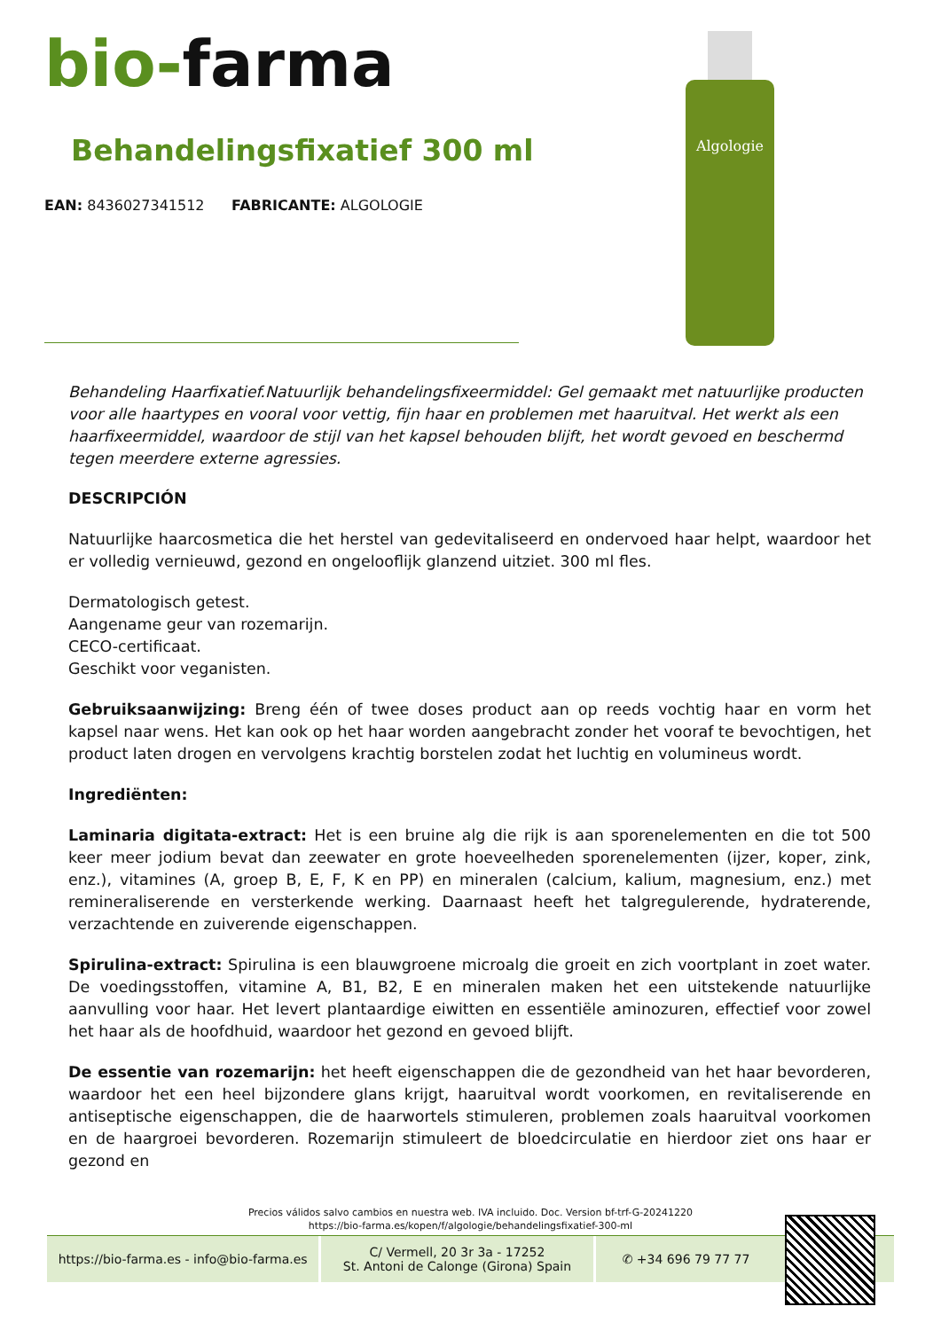bio-farma
Behandelingsfixatief 300 ml
EAN: 8436027341512 FABRICANTE: ALGOLOGIE
Algologie
Behandeling Haarfixatief.Natuurlijk behandelingsfixeermiddel: Gel gemaakt met natuurlijke producten voor alle haartypes en vooral voor vettig, fijn haar en problemen met haaruitval. Het werkt als een haarfixeermiddel, waardoor de stijl van het kapsel behouden blijft, het wordt gevoed en beschermd tegen meerdere externe agressies.
DESCRIPCIÓN
Natuurlijke haarcosmetica die het herstel van gedevitaliseerd en ondervoed haar helpt, waardoor het er volledig vernieuwd, gezond en ongelooflijk glanzend uitziet. 300 ml fles.
Dermatologisch getest.
Aangename geur van rozemarijn.
CECO-certificaat.
Geschikt voor veganisten.
Gebruiksaanwijzing: Breng één of twee doses product aan op reeds vochtig haar en vorm het kapsel naar wens. Het kan ook op het haar worden aangebracht zonder het vooraf te bevochtigen, het product laten drogen en vervolgens krachtig borstelen zodat het luchtig en volumineus wordt.
Ingrediënten:
Laminaria digitata-extract: Het is een bruine alg die rijk is aan sporenelementen en die tot 500 keer meer jodium bevat dan zeewater en grote hoeveelheden sporenelementen (ijzer, koper, zink, enz.), vitamines (A, groep B, E, F, K en PP) en mineralen (calcium, kalium, magnesium, enz.) met remineraliserende en versterkende werking. Daarnaast heeft het talgregulerende, hydraterende, verzachtende en zuiverende eigenschappen.
Spirulina-extract: Spirulina is een blauwgroene microalg die groeit en zich voortplant in zoet water. De voedingsstoffen, vitamine A, B1, B2, E en mineralen maken het een uitstekende natuurlijke aanvulling voor haar. Het levert plantaardige eiwitten en essentiële aminozuren, effectief voor zowel het haar als de hoofdhuid, waardoor het gezond en gevoed blijft.
De essentie van rozemarijn: het heeft eigenschappen die de gezondheid van het haar bevorderen, waardoor het een heel bijzondere glans krijgt, haaruitval wordt voorkomen, en revitaliserende en antiseptische eigenschappen, die de haarwortels stimuleren, problemen zoals haaruitval voorkomen en de haargroei bevorderen. Rozemarijn stimuleert de bloedcirculatie en hierdoor ziet ons haar er gezond en
Precios válidos salvo cambios en nuestra web. IVA incluido. Doc. Version bf-trf-G-20241220
https://bio-farma.es/kopen/f/algologie/behandelingsfixatief-300-ml
https://bio-farma.es - info@bio-farma.es
C/ Vermell, 20 3r 3a - 17252
St. Antoni de Calonge (Girona) Spain
✆ +34 696 79 77 77